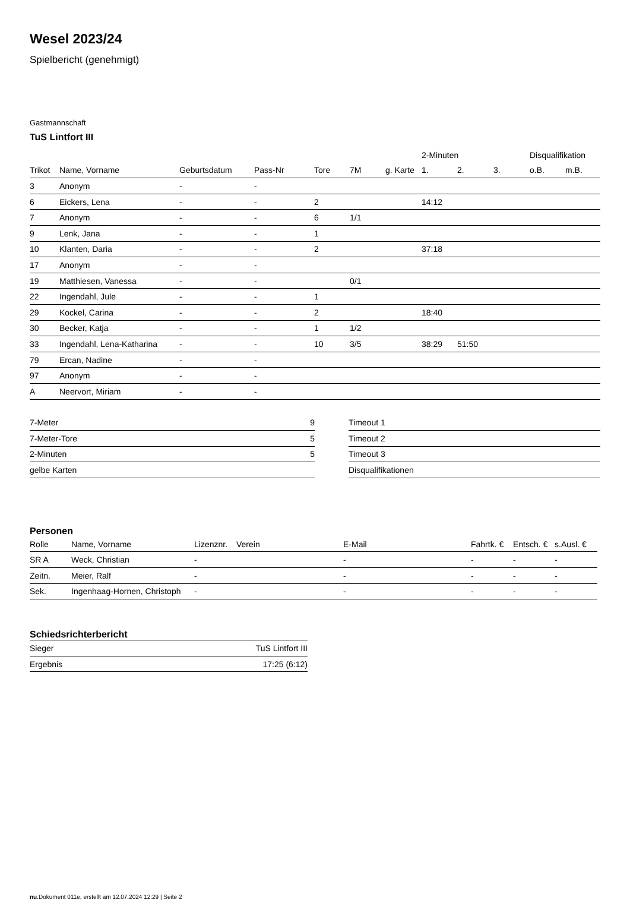Wesel 2023/24
Spielbericht (genehmigt)
Gastmannschaft
TuS Lintfort III
| | | | | | | | 2-Minuten | | | Disqualifikation | |
| --- | --- | --- | --- | --- | --- | --- | --- | --- | --- | --- | --- |
| Trikot | Name, Vorname | Geburtsdatum | Pass-Nr | Tore | 7M | g. Karte | 1. | 2. | 3. | o.B. | m.B. |
| 3 | Anonym | - | - | | | | | | | | |
| 6 | Eickers, Lena | - | - | 2 | | | 14:12 | | | | |
| 7 | Anonym | - | - | 6 | 1/1 | | | | | | |
| 9 | Lenk, Jana | - | - | 1 | | | | | | | |
| 10 | Klanten, Daria | - | - | 2 | | | 37:18 | | | | |
| 17 | Anonym | - | - | | | | | | | | |
| 19 | Matthiesen, Vanessa | - | - | | 0/1 | | | | | | |
| 22 | Ingendahl, Jule | - | - | 1 | | | | | | | |
| 29 | Kockel, Carina | - | - | 2 | | | 18:40 | | | | |
| 30 | Becker, Katja | - | - | 1 | 1/2 | | | | | | |
| 33 | Ingendahl, Lena-Katharina | - | - | 10 | 3/5 | | 38:29 | 51:50 | | | |
| 79 | Ercan, Nadine | - | - | | | | | | | | |
| 97 | Anonym | - | - | | | | | | | | |
| A | Neervort, Miriam | - | - | | | | | | | | |
| 7-Meter | 9 |
| 7-Meter-Tore | 5 |
| 2-Minuten | 5 |
| gelbe Karten | |
| Timeout 1 |
| Timeout 2 |
| Timeout 3 |
| Disqualifikationen |
Personen
| Rolle | Name, Vorname | Lizenznr. | Verein | E-Mail | Fahrtk. € | Entsch. € | s.Ausl. € |
| --- | --- | --- | --- | --- | --- | --- | --- |
| SR A | Weck, Christian | - | | - | - | - | - |
| Zeitn. | Meier, Ralf | - | | - | - | - | - |
| Sek. | Ingenhaag-Hornen, Christoph | - | | - | - | - | - |
Schiedsrichterbericht
| Sieger | TuS Lintfort III |
| Ergebnis | 17:25 (6:12) |
nu.Dokument 011e, erstellt am 12.07.2024 12:29 | Seite 2